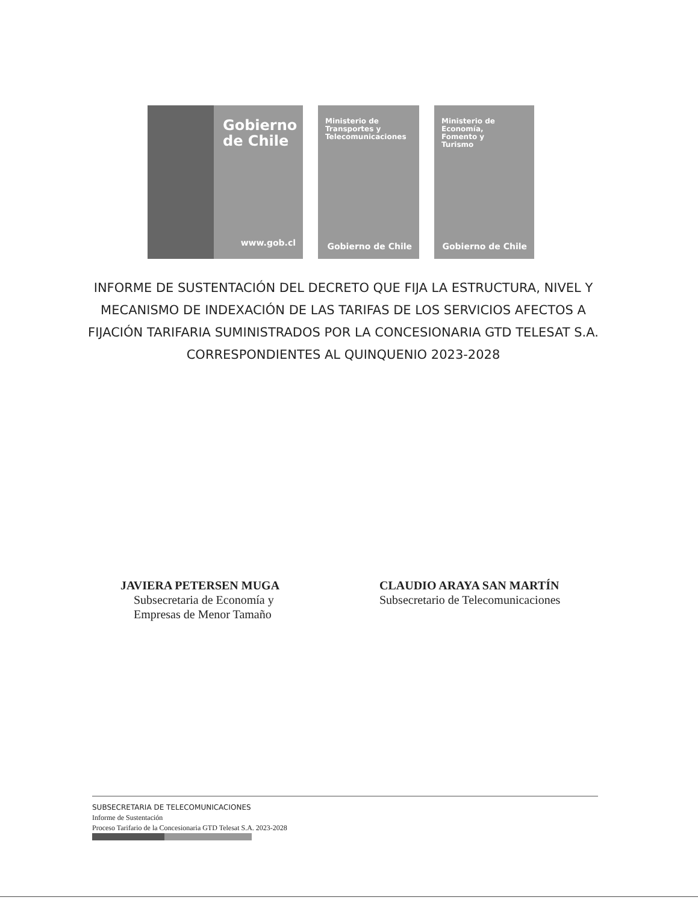Gobierno
de Chile
www.gob.cl
Ministerio de
Transportes y
Telecomunicaciones
Gobierno de Chile
Ministerio de
Economía,
Fomento y
Turismo
Gobierno de Chile
INFORME DE SUSTENTACIÓN DEL DECRETO QUE FIJA LA ESTRUCTURA, NIVEL Y MECANISMO DE INDEXACIÓN DE LAS TARIFAS DE LOS SERVICIOS AFECTOS A FIJACIÓN TARIFARIA SUMINISTRADOS POR LA CONCESIONARIA GTD TELESAT S.A. CORRESPONDIENTES AL QUINQUENIO 2023-2028
JAVIERA PETERSEN MUGA
Subsecretaria de Economía y
Empresas de Menor Tamaño
CLAUDIO ARAYA SAN MARTÍN
Subsecretario de Telecomunicaciones
SUBSECRETARIA DE TELECOMUNICACIONES
Informe de Sustentación
Proceso Tarifario de la Concesionaria GTD Telesat S.A. 2023-2028